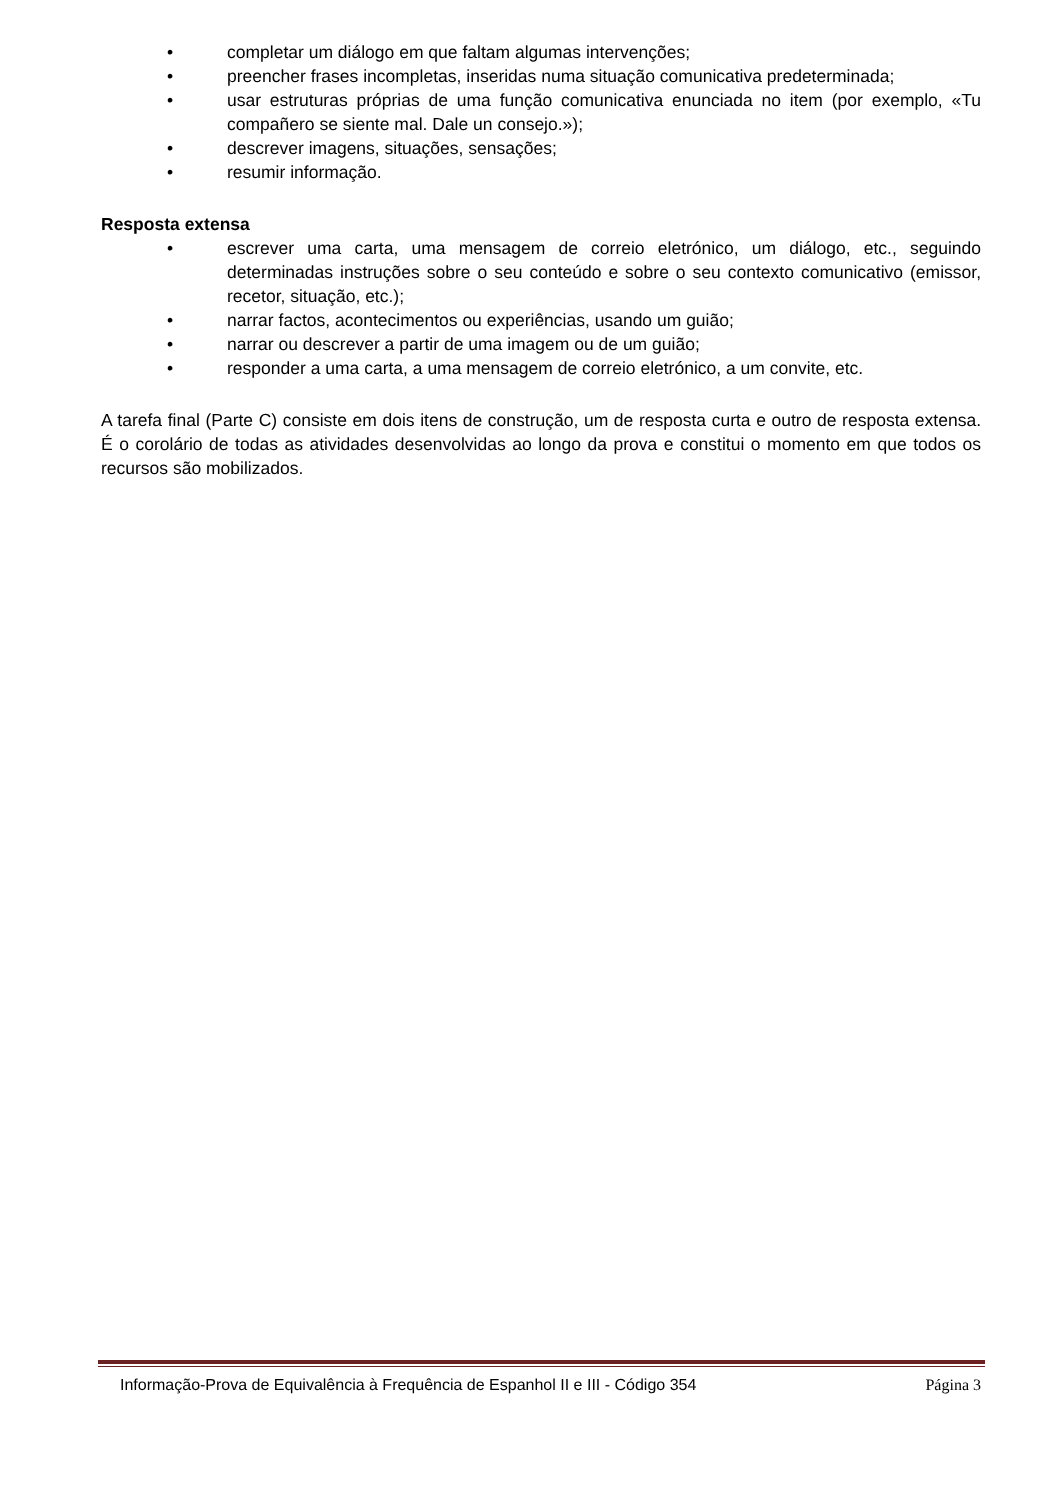• completar um diálogo em que faltam algumas intervenções;
• preencher frases incompletas, inseridas numa situação comunicativa predeterminada;
• usar estruturas próprias de uma função comunicativa enunciada no item (por exemplo, «Tu compañero se siente mal. Dale un consejo.»);
• descrever imagens, situações, sensações;
• resumir informação.
Resposta extensa
• escrever uma carta, uma mensagem de correio eletrónico, um diálogo, etc., seguindo determinadas instruções sobre o seu conteúdo e sobre o seu contexto comunicativo (emissor, recetor, situação, etc.);
• narrar factos, acontecimentos ou experiências, usando um guião;
• narrar ou descrever a partir de uma imagem ou de um guião;
• responder a uma carta, a uma mensagem de correio eletrónico, a um convite, etc.
A tarefa final (Parte C) consiste em dois itens de construção, um de resposta curta e outro de resposta extensa. É o corolário de todas as atividades desenvolvidas ao longo da prova e constitui o momento em que todos os recursos são mobilizados.
Informação-Prova de Equivalência à Frequência de Espanhol II e III - Código 354 Página 3